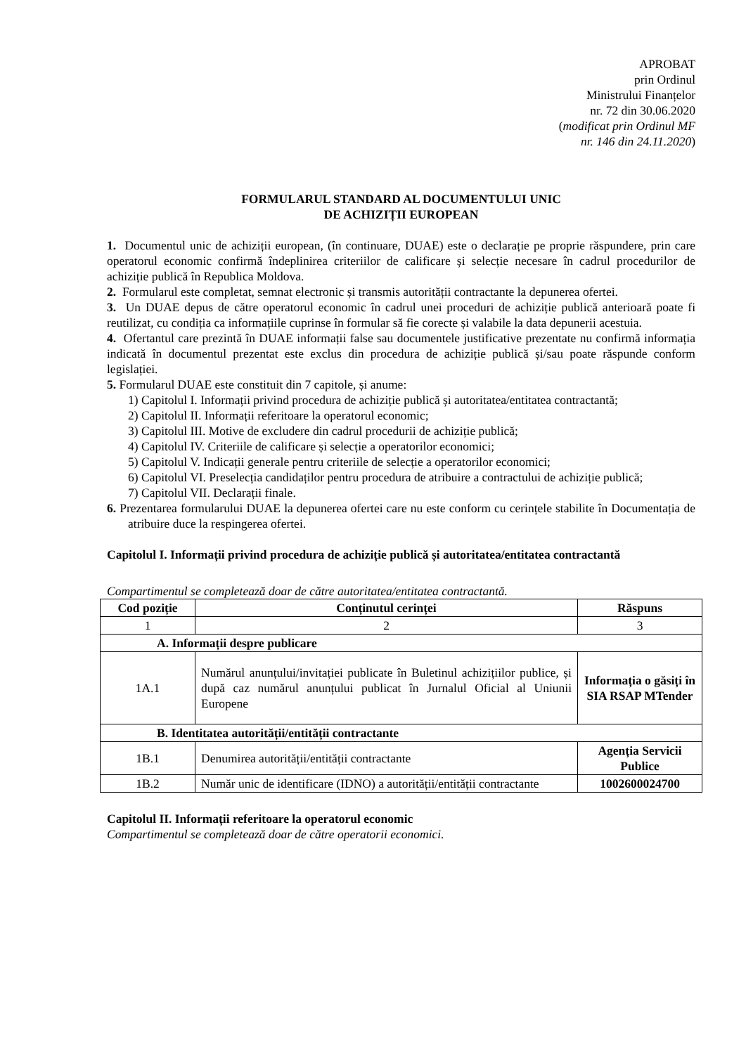APROBAT
prin Ordinul
Ministrului Finanțelor
nr. 72 din 30.06.2020
(modificat prin Ordinul MF
nr. 146 din 24.11.2020)
FORMULARUL STANDARD AL DOCUMENTULUI UNIC
DE ACHIZIȚII EUROPEAN
1. Documentul unic de achiziții european, (în continuare, DUAE) este o declarație pe proprie răspundere, prin care operatorul economic confirmă îndeplinirea criteriilor de calificare și selecție necesare în cadrul procedurilor de achiziție publică în Republica Moldova.
2. Formularul este completat, semnat electronic și transmis autorității contractante la depunerea ofertei.
3. Un DUAE depus de către operatorul economic în cadrul unei proceduri de achiziție publică anterioară poate fi reutilizat, cu condiția ca informațiile cuprinse în formular să fie corecte și valabile la data depunerii acestuia.
4. Ofertantul care prezintă în DUAE informații false sau documentele justificative prezentate nu confirmă informația indicată în documentul prezentat este exclus din procedura de achiziție publică și/sau poate răspunde conform legislației.
5. Formularul DUAE este constituit din 7 capitole, și anume:
1) Capitolul I. Informații privind procedura de achiziție publică și autoritatea/entitatea contractantă;
2) Capitolul II. Informații referitoare la operatorul economic;
3) Capitolul III. Motive de excludere din cadrul procedurii de achiziție publică;
4) Capitolul IV. Criteriile de calificare și selecție a operatorilor economici;
5) Capitolul V. Indicații generale pentru criteriile de selecție a operatorilor economici;
6) Capitolul VI. Preselecția candidaților pentru procedura de atribuire a contractului de achiziție publică;
7) Capitolul VII. Declarații finale.
6. Prezentarea formularului DUAE la depunerea ofertei care nu este conform cu cerințele stabilite în Documentația de atribuire duce la respingerea ofertei.
Capitolul I. Informații privind procedura de achiziție publică și autoritatea/entitatea contractantă
Compartimentul se completează doar de către autoritatea/entitatea contractantă.
| Cod poziție | Conținutul cerinței | Răspuns |
| --- | --- | --- |
| 1 | 2 | 3 |
| A. Informații despre publicare | | |
| 1A.1 | Numărul anunțului/invitației publicate în Buletinul achizițiilor publice, și după caz numărul anunțului publicat în Jurnalul Oficial al Uniunii Europene | Informația o găsiți în SIA RSAP MTender |
| B. Identitatea autorității/entității contractante | | |
| 1B.1 | Denumirea autorității/entității contractante | Agenția Servicii Publice |
| 1B.2 | Număr unic de identificare (IDNO) a autorității/entității contractante | 1002600024700 |
Capitolul II. Informații referitoare la operatorul economic
Compartimentul se completează doar de către operatorii economici.